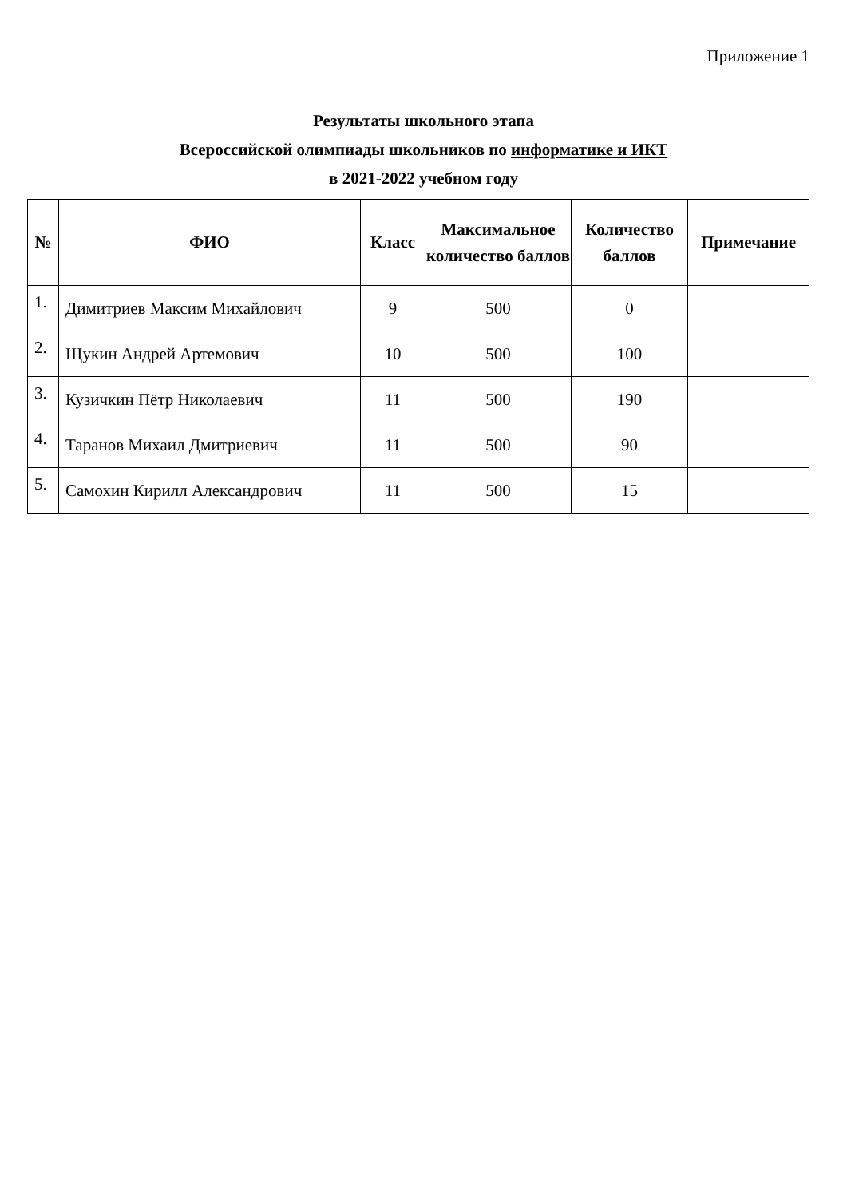Приложение 1
Результаты школьного этапа
Всероссийской олимпиады школьников по информатике и ИКТ
в 2021-2022 учебном году
| № | ФИО | Класс | Максимальное количество баллов | Количество баллов | Примечание |
| --- | --- | --- | --- | --- | --- |
| 1. | Димитриев Максим Михайлович | 9 | 500 | 0 | |
| 2. | Щукин Андрей Артемович | 10 | 500 | 100 | |
| 3. | Кузичкин Пётр Николаевич | 11 | 500 | 190 | |
| 4. | Таранов Михаил Дмитриевич | 11 | 500 | 90 | |
| 5. | Самохин Кирилл Александрович | 11 | 500 | 15 | |